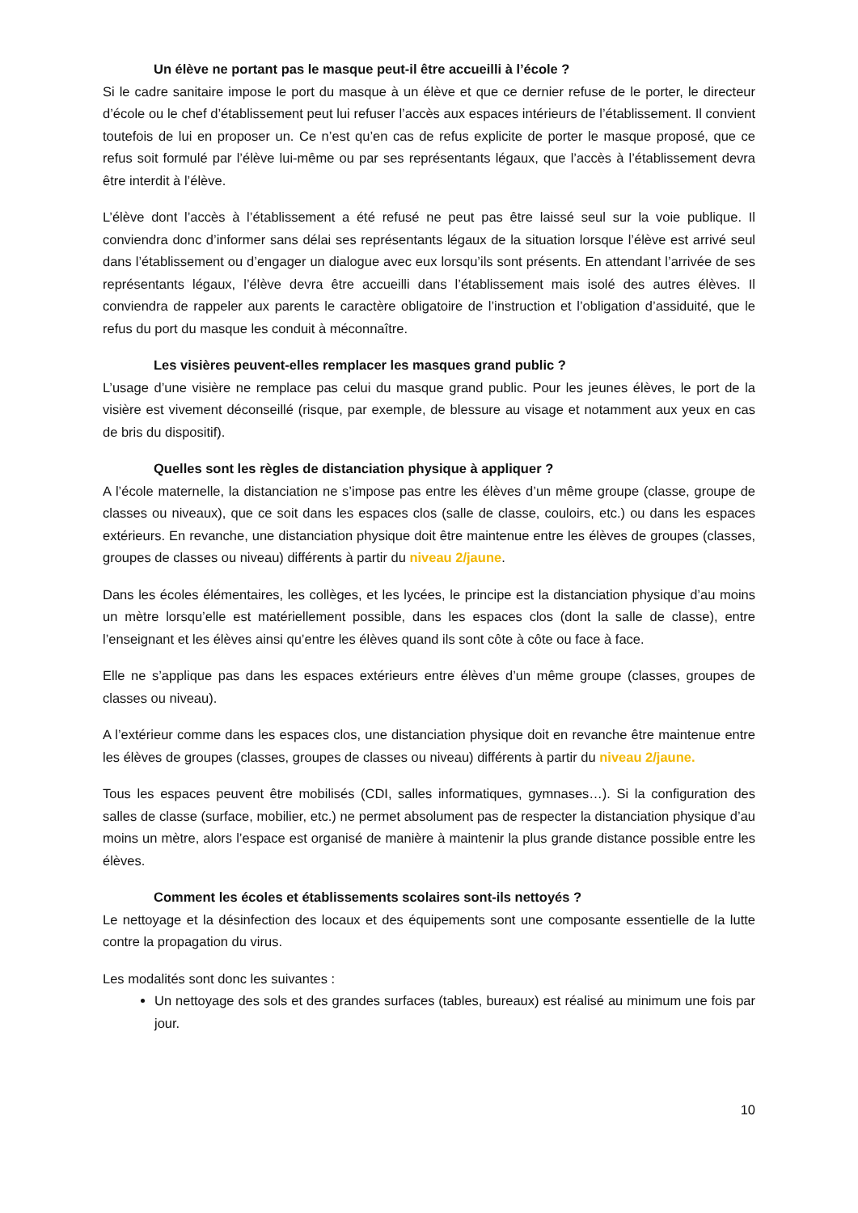Un élève ne portant pas le masque peut-il être accueilli à l’école ?
Si le cadre sanitaire impose le port du masque à un élève et que ce dernier refuse de le porter, le directeur d’école ou le chef d’établissement peut lui refuser l’accès aux espaces intérieurs de l’établissement. Il convient toutefois de lui en proposer un. Ce n’est qu’en cas de refus explicite de porter le masque proposé, que ce refus soit formulé par l’élève lui-même ou par ses représentants légaux, que l’accès à l’établissement devra être interdit à l’élève.
L’élève dont l’accès à l’établissement a été refusé ne peut pas être laissé seul sur la voie publique. Il conviendra donc d’informer sans délai ses représentants légaux de la situation lorsque l’élève est arrivé seul dans l’établissement ou d’engager un dialogue avec eux lorsqu’ils sont présents. En attendant l’arrivée de ses représentants légaux, l’élève devra être accueilli dans l’établissement mais isolé des autres élèves. Il conviendra de rappeler aux parents le caractère obligatoire de l’instruction et l’obligation d’assiduité, que le refus du port du masque les conduit à méconnaître.
Les visières peuvent-elles remplacer les masques grand public ?
L’usage d’une visière ne remplace pas celui du masque grand public. Pour les jeunes élèves, le port de la visière est vivement déconseillé (risque, par exemple, de blessure au visage et notamment aux yeux en cas de bris du dispositif).
Quelles sont les règles de distanciation physique à appliquer ?
A l’école maternelle, la distanciation ne s’impose pas entre les élèves d’un même groupe (classe, groupe de classes ou niveaux), que ce soit dans les espaces clos (salle de classe, couloirs, etc.) ou dans les espaces extérieurs. En revanche, une distanciation physique doit être maintenue entre les élèves de groupes (classes, groupes de classes ou niveau) différents à partir du niveau 2/jaune.
Dans les écoles élémentaires, les collèges, et les lycées, le principe est la distanciation physique d’au moins un mètre lorsqu’elle est matériellement possible, dans les espaces clos (dont la salle de classe), entre l’enseignant et les élèves ainsi qu’entre les élèves quand ils sont côte à côte ou face à face.
Elle ne s’applique pas dans les espaces extérieurs entre élèves d’un même groupe (classes, groupes de classes ou niveau).
A l’extérieur comme dans les espaces clos, une distanciation physique doit en revanche être maintenue entre les élèves de groupes (classes, groupes de classes ou niveau) différents à partir du niveau 2/jaune.
Tous les espaces peuvent être mobilisés (CDI, salles informatiques, gymnases…). Si la configuration des salles de classe (surface, mobilier, etc.) ne permet absolument pas de respecter la distanciation physique d’au moins un mètre, alors l’espace est organisé de manière à maintenir la plus grande distance possible entre les élèves.
Comment les écoles et établissements scolaires sont-ils nettoyés ?
Le nettoyage et la désinfection des locaux et des équipements sont une composante essentielle de la lutte contre la propagation du virus.
Les modalités sont donc les suivantes :
Un nettoyage des sols et des grandes surfaces (tables, bureaux) est réalisé au minimum une fois par jour.
10